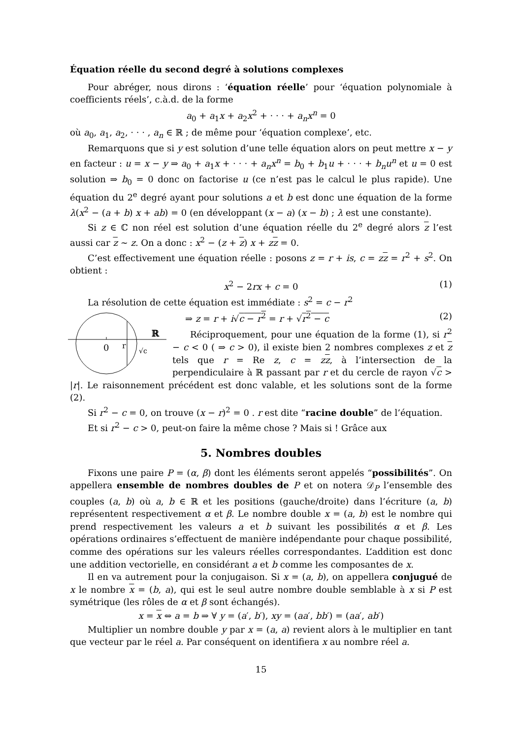Équation réelle du second degré à solutions complexes
Pour abréger, nous dirons : ‘équation réelle’ pour ‘équation polynomiale à coefficients réels’, c.à.d. de la forme
a<sub>0</sub> + a<sub>1</sub>x + a<sub>2</sub>x<sup>2</sup> + · · · + a<sub>n</sub>x<sup>n</sup> = 0
où a<sub>0</sub>, a<sub>1</sub>, a<sub>2</sub>, · · · , a<sub>n</sub> ∈ ℝ ; de même pour ‘équation complexe’, etc.
Remarquons que si y est solution d’une telle équation alors on peut mettre x − y en facteur : u = x − y ⇒ a<sub>0</sub> + a<sub>1</sub>x + · · · + a<sub>n</sub>x<sup>n</sup> = b<sub>0</sub> + b<sub>1</sub>u + · · · + b<sub>n</sub>u<sup>n</sup> et u = 0 est solution ⇒ b<sub>0</sub> = 0 donc on factorise u (ce n’est pas le calcul le plus rapide). Une équation du 2<sup>e</sup> degré ayant pour solutions a et b est donc une équation de la forme λ(x<sup>2</sup> − (a + b) x + ab) = 0 (en développant (x − a) (x − b) ; λ est une constante).
Si z ∈ ℂ non réel est solution d’une équation réelle du 2<sup>e</sup> degré alors z l’est aussi car z ∼ z. On a donc : x<sup>2</sup> − (z + z) x + zz = 0.
C’est effectivement une équation réelle : posons z = r + is, c = zz = r<sup>2</sup> + s<sup>2</sup>. On obtient :
x<sup>2</sup> − 2rx + c = 0 (1)
La résolution de cette équation est immédiate : s<sup>2</sup> = c − r<sup>2</sup>
0
r
ℝ
√c
⇒ z = r + i√c − r<sup>2</sup> = r + √r<sup>2</sup> − c (2)
Réciproquement, pour une équation de la forme (1), si r<sup>2</sup> − c < 0 ( ⇒ c > 0), il existe bien 2 nombres complexes z et z tels que r = Re z, c = zz, à l’intersection de la perpendiculaire à ℝ passant par r et du cercle de rayon √c > |r|. Le raisonnement précédent est donc valable, et les solutions sont de la forme (2).
Si r<sup>2</sup> − c = 0, on trouve (x − r)<sup>2</sup> = 0 . r est dite “racine double” de l’équation.
Et si r<sup>2</sup> − c > 0, peut-on faire la même chose ? Mais si ! Grâce aux
5. Nombres doubles
Fixons une paire P = (α, β) dont les éléments seront appelés “possibilités”. On appellera ensemble de nombres doubles de P et on notera 𝒟<sub>P</sub> l’ensemble des couples (a, b) où a, b ∈ ℝ et les positions (gauche/droite) dans l’écriture (a, b) représentent respectivement α et β. Le nombre double x = (a, b) est le nombre qui prend respectivement les valeurs a et b suivant les possibilités α et β. Les opérations ordinaires s’effectuent de manière indépendante pour chaque possibilité, comme des opérations sur les valeurs réelles correspondantes. L’addition est donc une addition vectorielle, en considérant a et b comme les composantes de x.
Il en va autrement pour la conjugaison. Si x = (a, b), on appellera conjugué de x le nombre x = (b, a), qui est le seul autre nombre double semblable à x si P est symétrique (les rôles de α et β sont échangés).
x = x ⇔ a = b ⇒ ∀ y = (a′, b′), xy = (aa′, bb′) = (aa′, ab′)
Multiplier un nombre double y par x = (a, a) revient alors à le multiplier en tant que vecteur par le réel a. Par conséquent on identifiera x au nombre réel a.
15